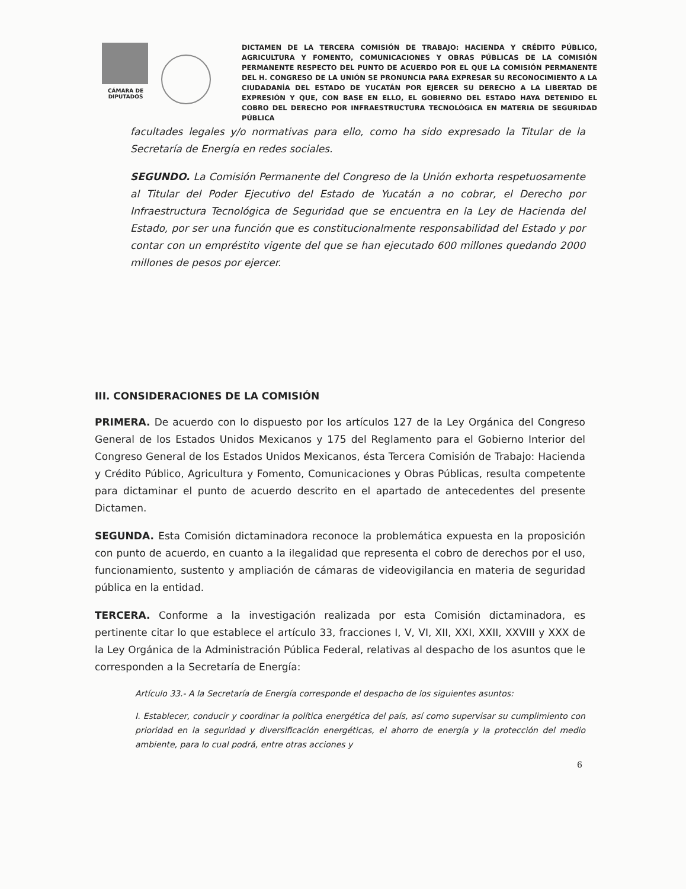CÁMARA DE DIPUTADOS
DICTAMEN DE LA TERCERA COMISIÓN DE TRABAJO: HACIENDA Y CRÉDITO PÚBLICO, AGRICULTURA Y FOMENTO, COMUNICACIONES Y OBRAS PÚBLICAS DE LA COMISIÓN PERMANENTE RESPECTO DEL PUNTO DE ACUERDO POR EL QUE LA COMISIÓN PERMANENTE DEL H. CONGRESO DE LA UNIÓN SE PRONUNCIA PARA EXPRESAR SU RECONOCIMIENTO A LA CIUDADANÍA DEL ESTADO DE YUCATÁN POR EJERCER SU DERECHO A LA LIBERTAD DE EXPRESIÓN Y QUE, CON BASE EN ELLO, EL GOBIERNO DEL ESTADO HAYA DETENIDO EL COBRO DEL DERECHO POR INFRAESTRUCTURA TECNOLÓGICA EN MATERIA DE SEGURIDAD PÚBLICA
facultades legales y/o normativas para ello, como ha sido expresado la Titular de la Secretaría de Energía en redes sociales.
SEGUNDO. La Comisión Permanente del Congreso de la Unión exhorta respetuosamente al Titular del Poder Ejecutivo del Estado de Yucatán a no cobrar, el Derecho por Infraestructura Tecnológica de Seguridad que se encuentra en la Ley de Hacienda del Estado, por ser una función que es constitucionalmente responsabilidad del Estado y por contar con un empréstito vigente del que se han ejecutado 600 millones quedando 2000 millones de pesos por ejercer.
III. CONSIDERACIONES DE LA COMISIÓN
PRIMERA. De acuerdo con lo dispuesto por los artículos 127 de la Ley Orgánica del Congreso General de los Estados Unidos Mexicanos y 175 del Reglamento para el Gobierno Interior del Congreso General de los Estados Unidos Mexicanos, ésta Tercera Comisión de Trabajo: Hacienda y Crédito Público, Agricultura y Fomento, Comunicaciones y Obras Públicas, resulta competente para dictaminar el punto de acuerdo descrito en el apartado de antecedentes del presente Dictamen.
SEGUNDA. Esta Comisión dictaminadora reconoce la problemática expuesta en la proposición con punto de acuerdo, en cuanto a la ilegalidad que representa el cobro de derechos por el uso, funcionamiento, sustento y ampliación de cámaras de videovigilancia en materia de seguridad pública en la entidad.
TERCERA. Conforme a la investigación realizada por esta Comisión dictaminadora, es pertinente citar lo que establece el artículo 33, fracciones I, V, VI, XII, XXI, XXII, XXVIII y XXX de la Ley Orgánica de la Administración Pública Federal, relativas al despacho de los asuntos que le corresponden a la Secretaría de Energía:
Artículo 33.- A la Secretaría de Energía corresponde el despacho de los siguientes asuntos:
I. Establecer, conducir y coordinar la política energética del país, así como supervisar su cumplimiento con prioridad en la seguridad y diversificación energéticas, el ahorro de energía y la protección del medio ambiente, para lo cual podrá, entre otras acciones y
6